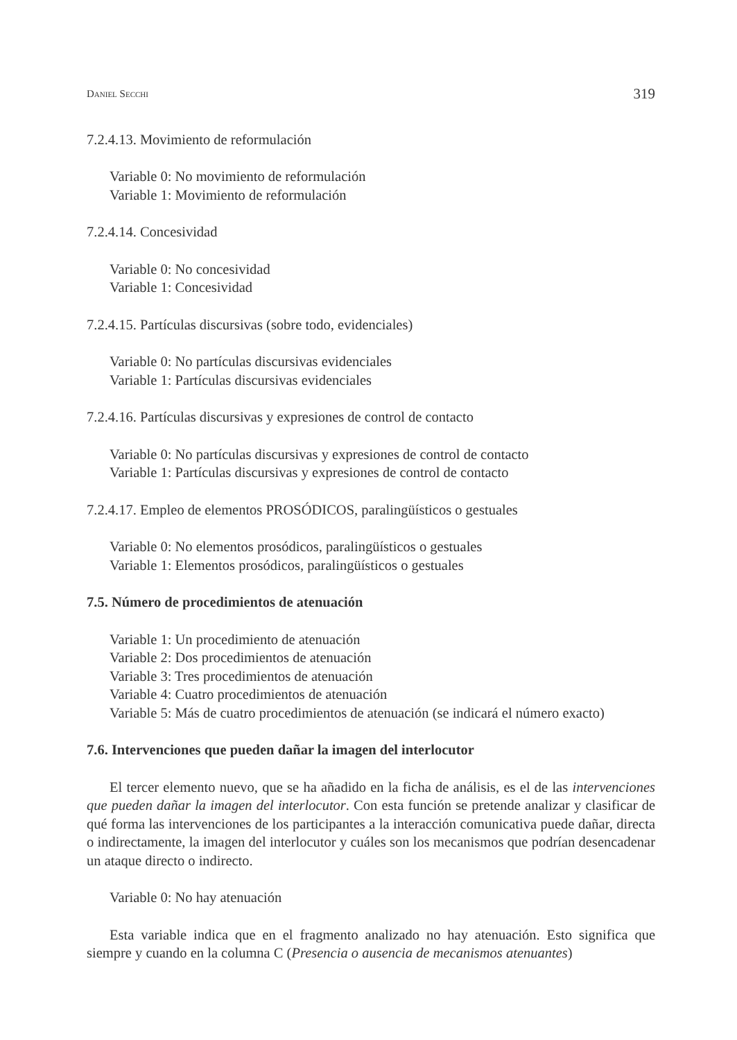DANIEL SECCHI 319
7.2.4.13. Movimiento de reformulación
Variable 0: No movimiento de reformulación
Variable 1: Movimiento de reformulación
7.2.4.14. Concesividad
Variable 0: No concesividad
Variable 1: Concesividad
7.2.4.15. Partículas discursivas (sobre todo, evidenciales)
Variable 0: No partículas discursivas evidenciales
Variable 1: Partículas discursivas evidenciales
7.2.4.16. Partículas discursivas y expresiones de control de contacto
Variable 0: No partículas discursivas y expresiones de control de contacto
Variable 1: Partículas discursivas y expresiones de control de contacto
7.2.4.17. Empleo de elementos PROSÓDICOS, paralingüísticos o gestuales
Variable 0: No elementos prosódicos, paralingüísticos o gestuales
Variable 1: Elementos prosódicos, paralingüísticos o gestuales
7.5. Número de procedimientos de atenuación
Variable 1: Un procedimiento de atenuación
Variable 2: Dos procedimientos de atenuación
Variable 3: Tres procedimientos de atenuación
Variable 4: Cuatro procedimientos de atenuación
Variable 5: Más de cuatro procedimientos de atenuación (se indicará el número exacto)
7.6. Intervenciones que pueden dañar la imagen del interlocutor
El tercer elemento nuevo, que se ha añadido en la ficha de análisis, es el de las intervenciones que pueden dañar la imagen del interlocutor. Con esta función se pretende analizar y clasificar de qué forma las intervenciones de los participantes a la interacción comunicativa puede dañar, directa o indirectamente, la imagen del interlocutor y cuáles son los mecanismos que podrían desencadenar un ataque directo o indirecto.
Variable 0: No hay atenuación
Esta variable indica que en el fragmento analizado no hay atenuación. Esto significa que siempre y cuando en la columna C (Presencia o ausencia de mecanismos atenuantes)